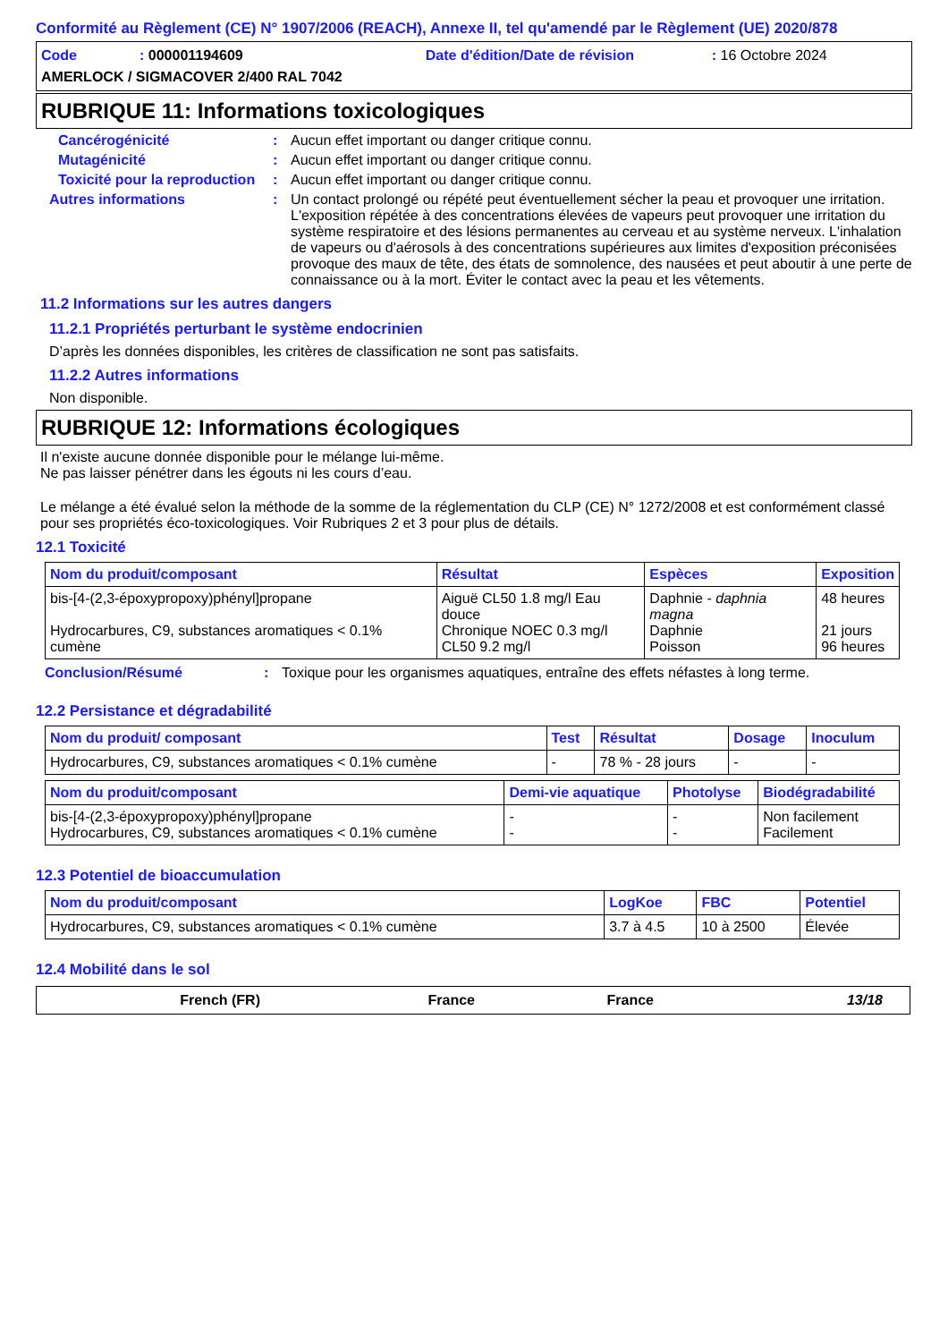Conformité au Règlement (CE) N° 1907/2006 (REACH), Annexe II, tel qu'amendé par le Règlement (UE) 2020/878
Code: 000001194609 Date d'édition/Date de révision: 16 Octobre 2024
AMERLOCK / SIGMACOVER 2/400 RAL 7042
RUBRIQUE 11: Informations toxicologiques
Cancérogénicité: Aucun effet important ou danger critique connu.
Mutagénicité: Aucun effet important ou danger critique connu.
Toxicité pour la reproduction: Aucun effet important ou danger critique connu.
Autres informations: Un contact prolongé ou répété peut éventuellement sécher la peau et provoquer une irritation. L'exposition répétée à des concentrations élevées de vapeurs peut provoquer une irritation du système respiratoire et des lésions permanentes au cerveau et au système nerveux. L'inhalation de vapeurs ou d'aérosols à des concentrations supérieures aux limites d'exposition préconisées provoque des maux de tête, des états de somnolence, des nausées et peut aboutir à une perte de connaissance ou à la mort. Éviter le contact avec la peau et les vêtements.
11.2 Informations sur les autres dangers
11.2.1 Propriétés perturbant le système endocrinien
D’après les données disponibles, les critères de classification ne sont pas satisfaits.
11.2.2 Autres informations
Non disponible.
RUBRIQUE 12: Informations écologiques
Il n'existe aucune donnée disponible pour le mélange lui-même.
Ne pas laisser pénétrer dans les égouts ni les cours d’eau.
Le mélange a été évalué selon la méthode de la somme de la réglementation du CLP (CE) N° 1272/2008 et est conformément classé pour ses propriétés éco-toxicologiques. Voir Rubriques 2 et 3 pour plus de détails.
12.1 Toxicité
| Nom du produit/composant | Résultat | Espèces | Exposition |
| --- | --- | --- | --- |
| bis-[4-(2,3-époxypropoxy)phényl]propane Hydrocarbures, C9, substances aromatiques < 0.1% cumène | Aiguë CL50 1.8 mg/l Eau douce Chronique NOEC 0.3 mg/l CL50 9.2 mg/l | Daphnie - daphnia magna Daphnie Poisson | 48 heures 21 jours 96 heures |
Conclusion/Résumé: Toxique pour les organismes aquatiques, entraîne des effets néfastes à long terme.
12.2 Persistance et dégradabilité
| Nom du produit/ composant | Test | Résultat | Dosage | Inoculum |
| --- | --- | --- | --- | --- |
| Hydrocarbures, C9, substances aromatiques < 0.1% cumène | - | 78 % - 28 jours | - | - |
| Nom du produit/composant | Demi-vie aquatique | Photolyse | Biodégradabilité |
| --- | --- | --- | --- |
| bis-[4-(2,3-époxypropoxy)phényl]propane Hydrocarbures, C9, substances aromatiques < 0.1% cumène | - - | - - | Non facilement Facilement |
12.3 Potentiel de bioaccumulation
| Nom du produit/composant | LogKoe | FBC | Potentiel |
| --- | --- | --- | --- |
| Hydrocarbures, C9, substances aromatiques < 0.1% cumène | 3.7 à 4.5 | 10 à 2500 | Élevée |
12.4 Mobilité dans le sol
French (FR) France France 13/18